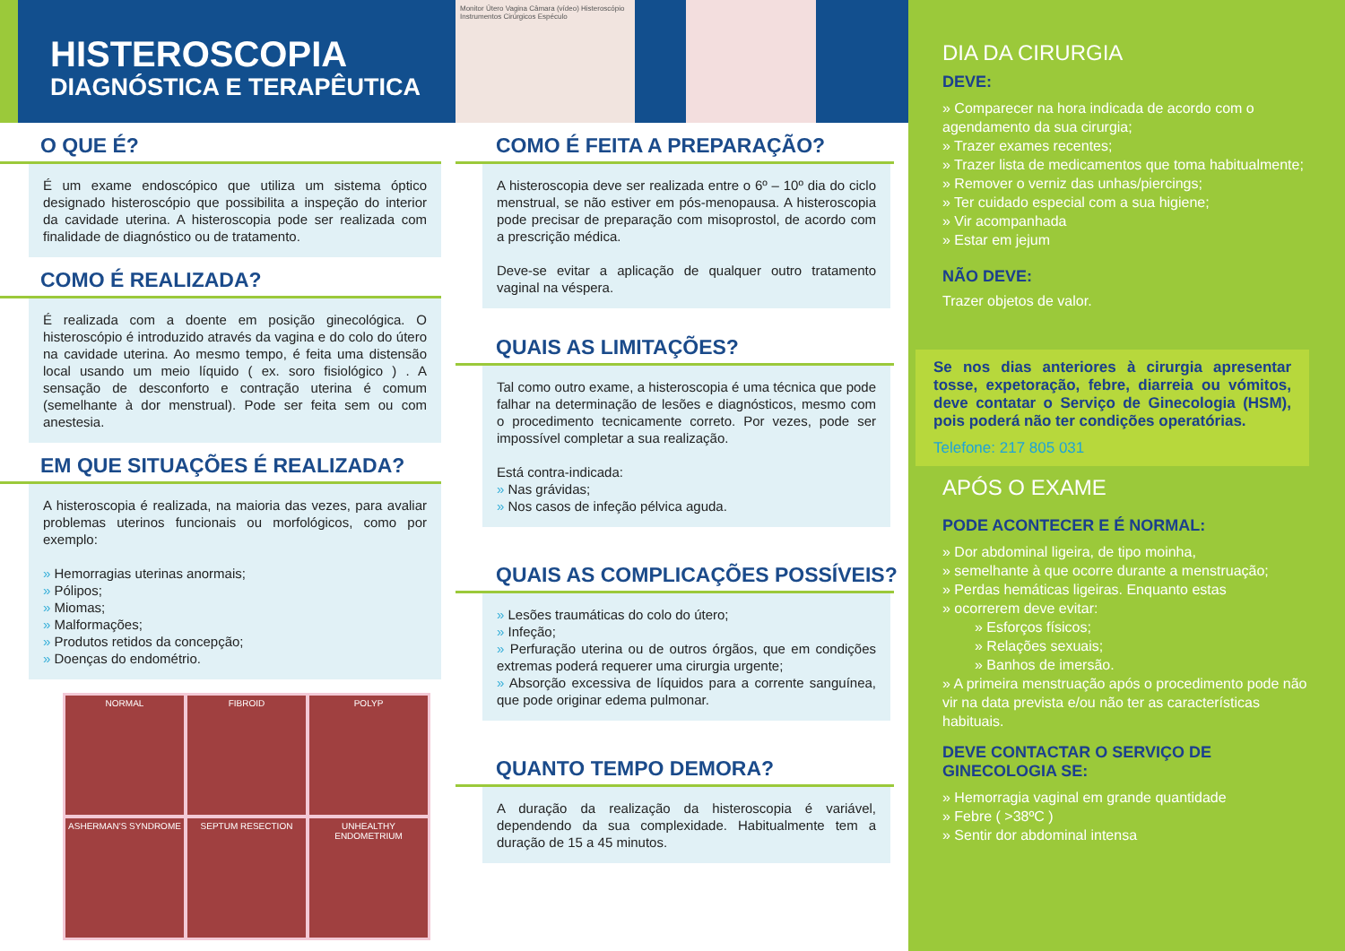HISTEROSCOPIA
DIAGNÓSTICA E TERAPÊUTICA
O QUE É?
É um exame endoscópico que utiliza um sistema óptico designado histeroscópio que possibilita a inspeção do interior da cavidade uterina. A histeroscopia pode ser realizada com finalidade de diagnóstico ou de tratamento.
COMO É REALIZADA?
É realizada com a doente em posição ginecológica. O histeroscópio é introduzido através da vagina e do colo do útero na cavidade uterina. Ao mesmo tempo, é feita uma distensão local usando um meio líquido ( ex. soro fisiológico ) . A sensação de desconforto e contração uterina é comum (semelhante à dor menstrual). Pode ser feita sem ou com anestesia.
EM QUE SITUAÇÕES É REALIZADA?
A histeroscopia é realizada, na maioria das vezes, para avaliar problemas uterinos funcionais ou morfológicos, como por exemplo:
» Hemorragias uterinas anormais;
» Pólipos;
» Miomas;
» Malformações;
» Produtos retidos da concepção;
» Doenças do endométrio.
NORMAL
FIBROID
POLYP
ASHERMAN'S SYNDROME
SEPTUM RESECTION
UNHEALTHY ENDOMETRIUM
Monitor Útero Vagina Câmara (vídeo) Histeroscópio Instrumentos Cirúrgicos Espéculo
COMO É FEITA A PREPARAÇÃO?
A histeroscopia deve ser realizada entre o 6º – 10º dia do ciclo menstrual, se não estiver em pós-menopausa. A histeroscopia pode precisar de preparação com misoprostol, de acordo com a prescrição médica.
Deve-se evitar a aplicação de qualquer outro tratamento vaginal na véspera.
QUAIS AS LIMITAÇÕES?
Tal como outro exame, a histeroscopia é uma técnica que pode falhar na determinação de lesões e diagnósticos, mesmo com o procedimento tecnicamente correto. Por vezes, pode ser impossível completar a sua realização.
Está contra-indicada:
» Nas grávidas;
» Nos casos de infeção pélvica aguda.
QUAIS AS COMPLICAÇÕES POSSÍVEIS?
» Lesões traumáticas do colo do útero;
» Infeção;
» Perfuração uterina ou de outros órgãos, que em condições extremas poderá requerer uma cirurgia urgente;
» Absorção excessiva de líquidos para a corrente sanguínea, que pode originar edema pulmonar.
QUANTO TEMPO DEMORA?
A duração da realização da histeroscopia é variável, dependendo da sua complexidade. Habitualmente tem a duração de 15 a 45 minutos.
DIA DA CIRURGIA
DEVE:
» Comparecer na hora indicada de acordo com o agendamento da sua cirurgia;
» Trazer exames recentes;
» Trazer lista de medicamentos que toma habitualmente;
» Remover o verniz das unhas/piercings;
» Ter cuidado especial com a sua higiene;
» Vir acompanhada
» Estar em jejum
NÃO DEVE:
Trazer objetos de valor.
Se nos dias anteriores à cirurgia apresentar tosse, expetoração, febre, diarreia ou vómitos, deve contatar o Serviço de Ginecologia (HSM), pois poderá não ter condições operatórias.
Telefone: 217 805 031
APÓS O EXAME
PODE ACONTECER E É NORMAL:
» Dor abdominal ligeira, de tipo moinha,
» semelhante à que ocorre durante a menstruação;
» Perdas hemáticas ligeiras. Enquanto estas
» ocorrerem deve evitar:
» Esforços físicos;
» Relações sexuais;
» Banhos de imersão.
» A primeira menstruação após o procedimento pode não vir na data prevista e/ou não ter as características habituais.
DEVE CONTACTAR O SERVIÇO DE GINECOLOGIA SE:
» Hemorragia vaginal em grande quantidade
» Febre ( >38ºC )
» Sentir dor abdominal intensa